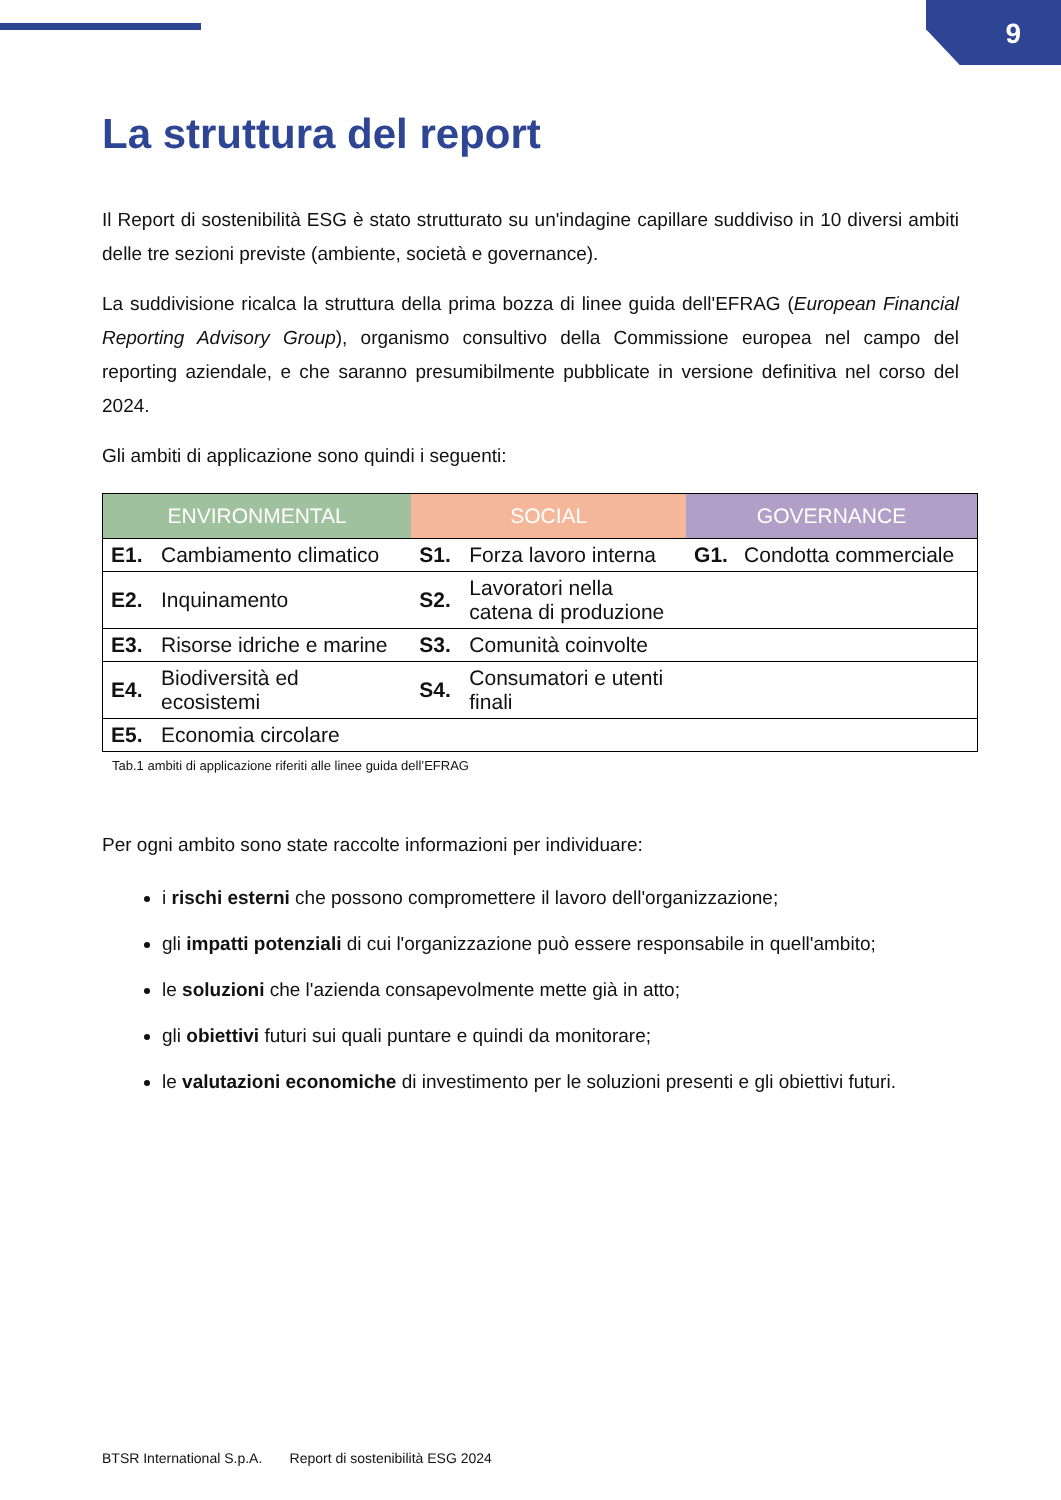9
La struttura del report
Il Report di sostenibilità ESG è stato strutturato su un'indagine capillare suddiviso in 10 diversi ambiti delle tre sezioni previste (ambiente, società e governance).
La suddivisione ricalca la struttura della prima bozza di linee guida dell'EFRAG (European Financial Reporting Advisory Group), organismo consultivo della Commissione europea nel campo del reporting aziendale, e che saranno presumibilmente pubblicate in versione definitiva nel corso del 2024.
Gli ambiti di applicazione sono quindi i seguenti:
| ENVIRONMENTAL | | SOCIAL | | GOVERNANCE | |
| --- | --- | --- | --- | --- | --- |
| E1. | Cambiamento climatico | S1. | Forza lavoro interna | G1. | Condotta commerciale |
| E2. | Inquinamento | S2. | Lavoratori nella catena di produzione | | |
| E3. | Risorse idriche e marine | S3. | Comunità coinvolte | | |
| E4. | Biodiversità ed ecosistemi | S4. | Consumatori e utenti finali | | |
| E5. | Economia circolare | | | | |
Tab.1 ambiti di applicazione riferiti alle linee guida dell’EFRAG
Per ogni ambito sono state raccolte informazioni per individuare:
i rischi esterni che possono compromettere il lavoro dell'organizzazione;
gli impatti potenziali di cui l'organizzazione può essere responsabile in quell'ambito;
le soluzioni che l'azienda consapevolmente mette già in atto;
gli obiettivi futuri sui quali puntare e quindi da monitorare;
le valutazioni economiche di investimento per le soluzioni presenti e gli obiettivi futuri.
BTSR International S.p.A. Report di sostenibilità ESG 2024